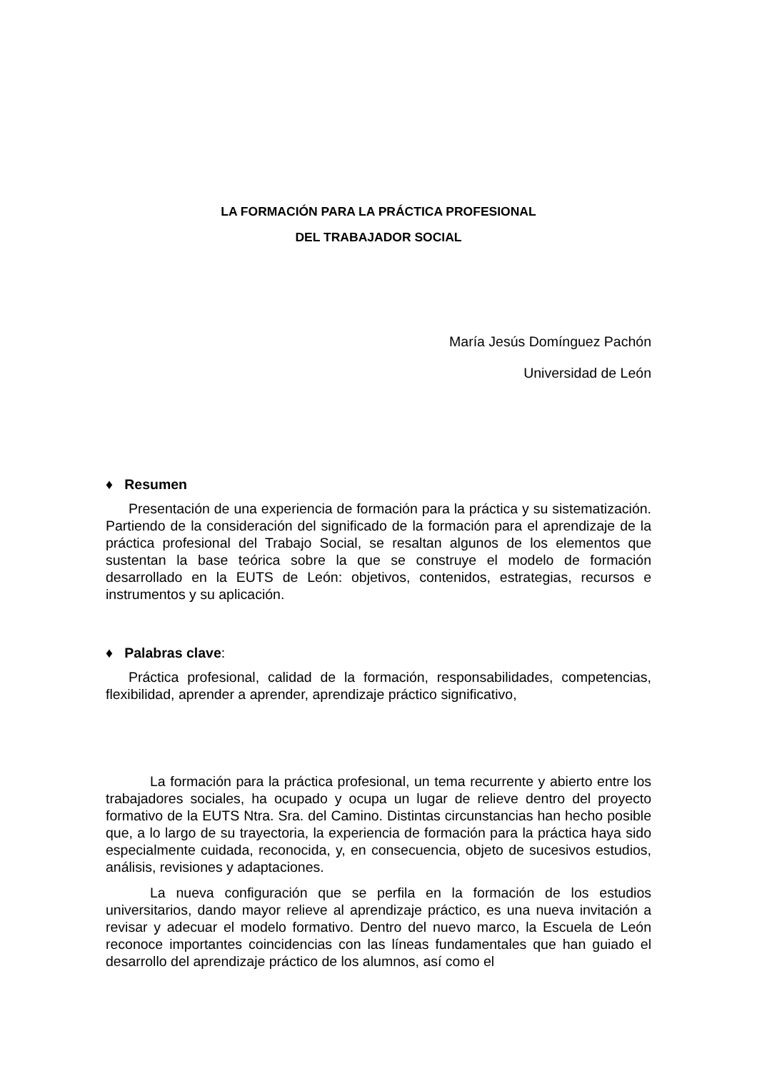LA FORMACIÓN PARA LA PRÁCTICA PROFESIONAL
DEL TRABAJADOR SOCIAL
María Jesús Domínguez Pachón
Universidad de León
♦ Resumen
Presentación de una experiencia de formación para la práctica y su sistematización. Partiendo de la consideración del significado de la formación para el aprendizaje de la práctica profesional del Trabajo Social, se resaltan algunos de los elementos que sustentan la base teórica sobre la que se construye el modelo de formación desarrollado en la EUTS de León: objetivos, contenidos, estrategias, recursos e instrumentos y su aplicación.
♦ Palabras clave:
Práctica profesional, calidad de la formación, responsabilidades, competencias, flexibilidad, aprender a aprender, aprendizaje práctico significativo,
La formación para la práctica profesional, un tema recurrente y abierto entre los trabajadores sociales, ha ocupado y ocupa un lugar de relieve dentro del proyecto formativo de la EUTS Ntra. Sra. del Camino. Distintas circunstancias han hecho posible que, a lo largo de su trayectoria, la experiencia de formación para la práctica haya sido especialmente cuidada, reconocida, y, en consecuencia, objeto de sucesivos estudios, análisis, revisiones y adaptaciones.
La nueva configuración que se perfila en la formación de los estudios universitarios, dando mayor relieve al aprendizaje práctico, es una nueva invitación a revisar y adecuar el modelo formativo. Dentro del nuevo marco, la Escuela de León reconoce importantes coincidencias con las líneas fundamentales que han guiado el desarrollo del aprendizaje práctico de los alumnos, así como el